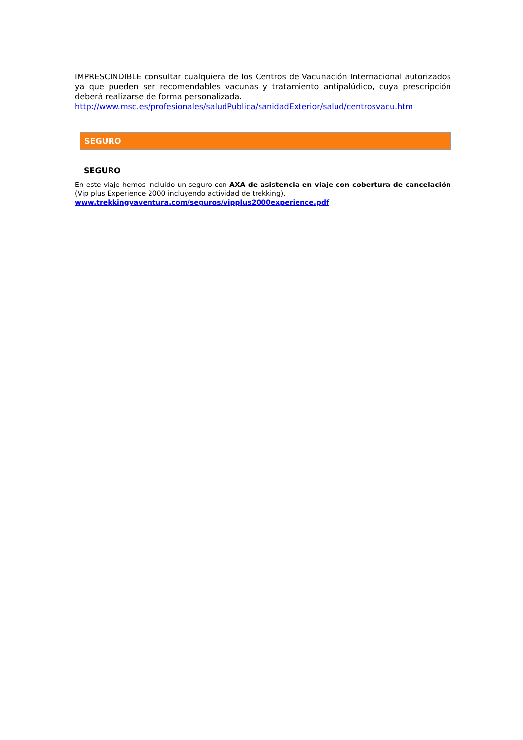IMPRESCINDIBLE consultar cualquiera de los Centros de Vacunación Internacional autorizados ya que pueden ser recomendables vacunas y tratamiento antipalúdico, cuya prescripción deberá realizarse de forma personalizada.
http://www.msc.es/profesionales/saludPublica/sanidadExterior/salud/centrosvacu.htm
SEGURO
SEGURO
En este viaje hemos incluido un seguro con AXA de asistencia en viaje con cobertura de cancelación (Vip plus Experience 2000 incluyendo actividad de trekking).
www.trekkingyaventura.com/seguros/vipplus2000experience.pdf